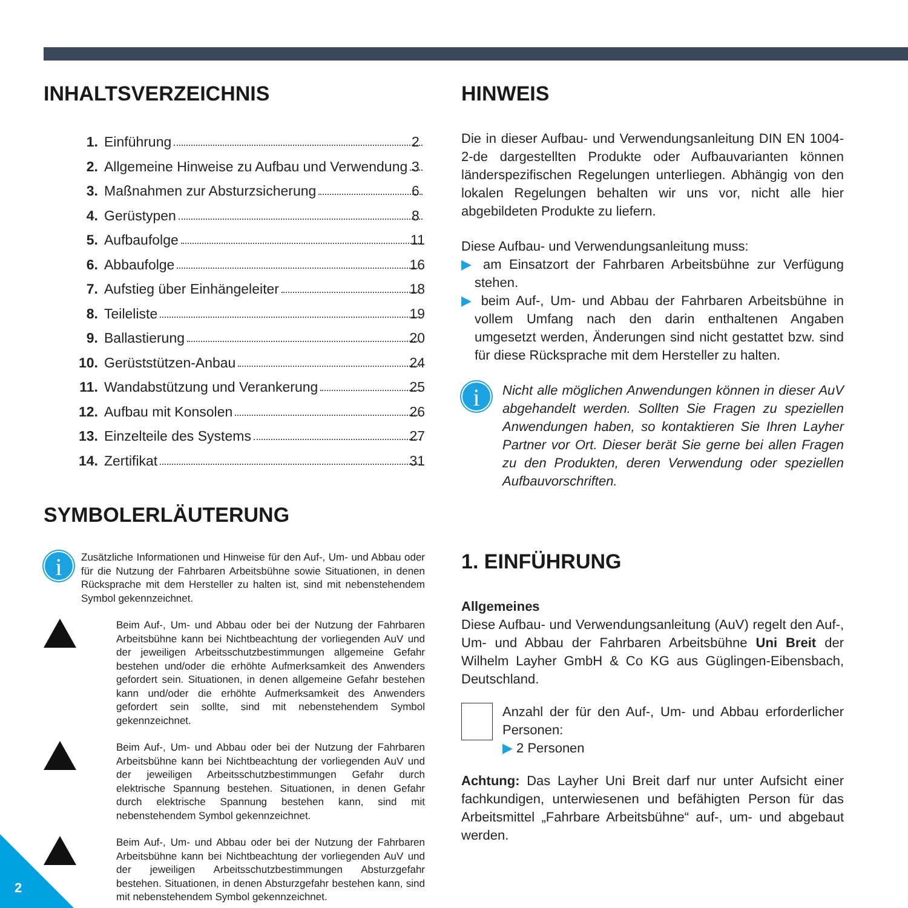INHALTSVERZEICHNIS
1. Einführung 2
2. Allgemeine Hinweise zu Aufbau und Verwendung 3
3. Maßnahmen zur Absturzsicherung 6
4. Gerüstypen 8
5. Aufbaufolge 11
6. Abbaufolge 16
7. Aufstieg über Einhängeleiter 18
8. Teileliste 19
9. Ballastierung 20
10. Gerüststützen-Anbau 24
11. Wandabstützung und Verankerung 25
12. Aufbau mit Konsolen 26
13. Einzelteile des Systems 27
14. Zertifikat 31
SYMBOLERLÄUTERUNG
i
Zusätzliche Informationen und Hinweise für den Auf-, Um- und Abbau oder für die Nutzung der Fahrbaren Arbeitsbühne sowie Situationen, in denen Rücksprache mit dem Hersteller zu halten ist, sind mit nebenstehendem Symbol gekennzeichnet.
Beim Auf-, Um- und Abbau oder bei der Nutzung der Fahrbaren Arbeitsbühne kann bei Nichtbeachtung der vorliegenden AuV und der jeweiligen Arbeitsschutzbestimmungen allgemeine Gefahr bestehen und/oder die erhöhte Aufmerksamkeit des Anwenders gefordert sein. Situationen, in denen allgemeine Gefahr bestehen kann und/oder die erhöhte Aufmerksamkeit des Anwenders gefordert sein sollte, sind mit nebenstehendem Symbol gekennzeichnet.
Beim Auf-, Um- und Abbau oder bei der Nutzung der Fahrbaren Arbeitsbühne kann bei Nichtbeachtung der vorliegenden AuV und der jeweiligen Arbeitsschutzbestimmungen Gefahr durch elektrische Spannung bestehen. Situationen, in denen Gefahr durch elektrische Spannung bestehen kann, sind mit nebenstehendem Symbol gekennzeichnet.
Beim Auf-, Um- und Abbau oder bei der Nutzung der Fahrbaren Arbeitsbühne kann bei Nichtbeachtung der vorliegenden AuV und der jeweiligen Arbeitsschutzbestimmungen Absturzgefahr bestehen. Situationen, in denen Absturzgefahr bestehen kann, sind mit nebenstehendem Symbol gekennzeichnet.
HINWEIS
Die in dieser Aufbau- und Verwendungsanleitung DIN EN 1004-2-de dargestellten Produkte oder Aufbauvarianten können länderspezifischen Regelungen unterliegen. Abhängig von den lokalen Regelungen behalten wir uns vor, nicht alle hier abgebildeten Produkte zu liefern.
Diese Aufbau- und Verwendungsanleitung muss:
▶ am Einsatzort der Fahrbaren Arbeitsbühne zur Verfügung stehen.
▶ beim Auf-, Um- und Abbau der Fahrbaren Arbeitsbühne in vollem Umfang nach den darin enthaltenen Angaben umgesetzt werden, Änderungen sind nicht gestattet bzw. sind für diese Rücksprache mit dem Hersteller zu halten.
i
Nicht alle möglichen Anwendungen können in dieser AuV abgehandelt werden. Sollten Sie Fragen zu speziellen Anwendungen haben, so kontaktieren Sie Ihren Layher Partner vor Ort. Dieser berät Sie gerne bei allen Fragen zu den Produkten, deren Verwendung oder speziellen Aufbauvorschriften.
1. EINFÜHRUNG
Allgemeines
Diese Aufbau- und Verwendungsanleitung (AuV) regelt den Auf-, Um- und Abbau der Fahrbaren Arbeitsbühne Uni Breit der Wilhelm Layher GmbH & Co KG aus Güglingen-Eibensbach, Deutschland.
Anzahl der für den Auf-, Um- und Abbau erforderlicher Personen:
▶ 2 Personen
Achtung: Das Layher Uni Breit darf nur unter Aufsicht einer fachkundigen, unterwiesenen und befähigten Person für das Arbeitsmittel „Fahrbare Arbeitsbühne“ auf-, um- und abgebaut werden.
2